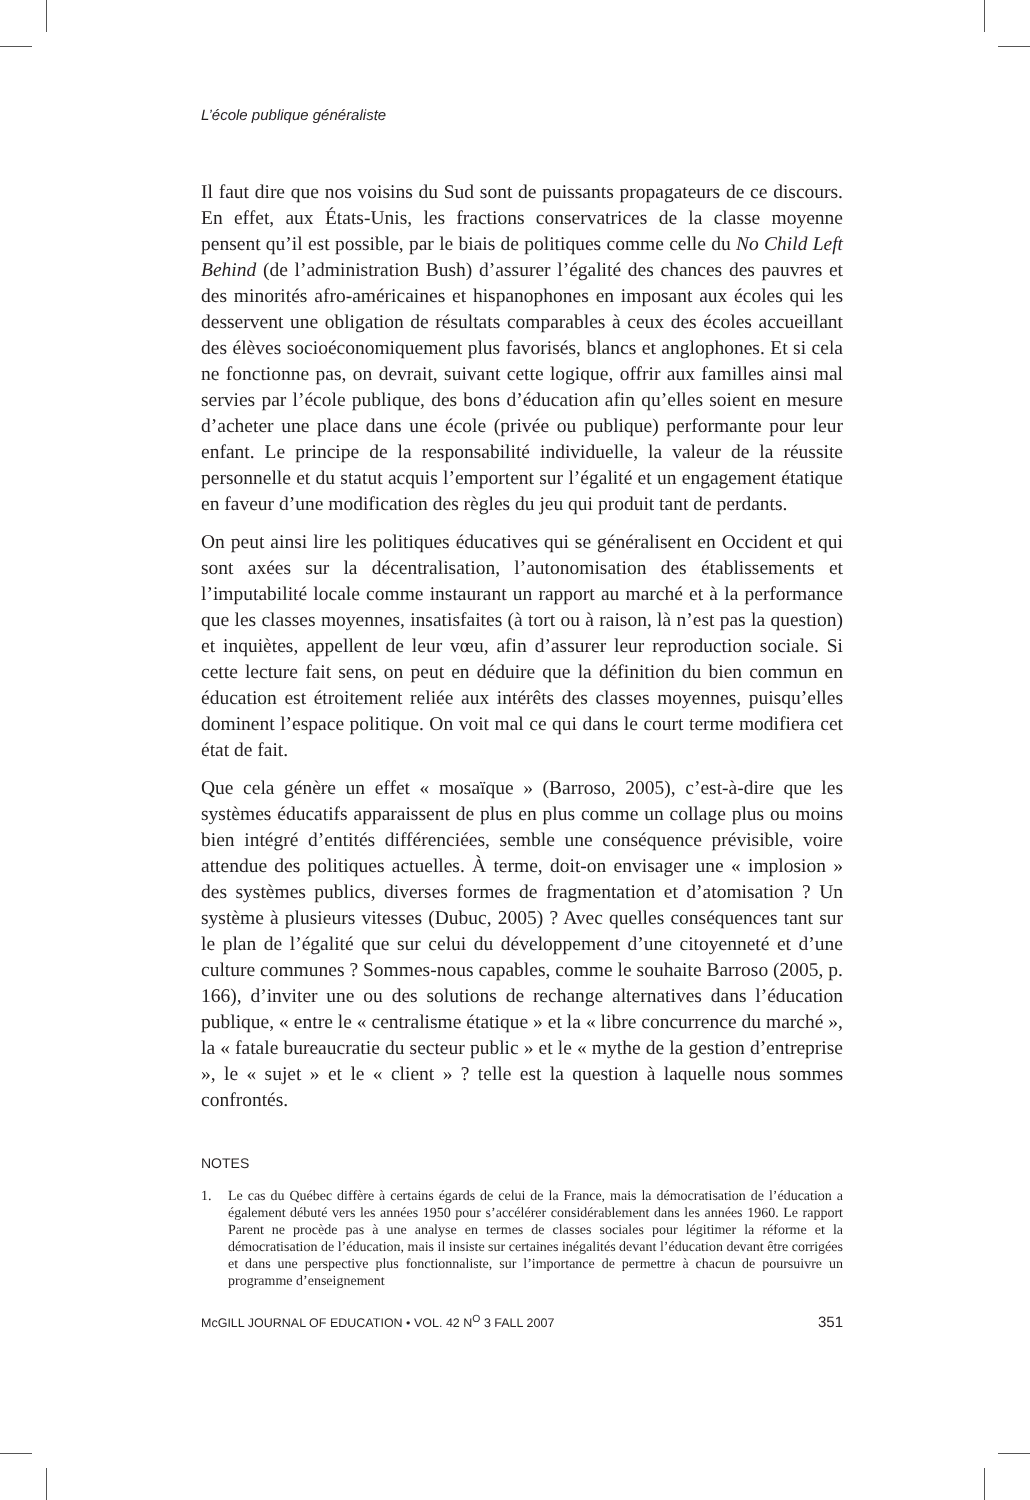L’école publique généraliste
Il faut dire que nos voisins du Sud sont de puissants propagateurs de ce discours. En effet, aux États-Unis, les fractions conservatrices de la classe moyenne pensent qu’il est possible, par le biais de politiques comme celle du No Child Left Behind (de l’administration Bush) d’assurer l’égalité des chances des pauvres et des minorités afro-américaines et hispanophones en imposant aux écoles qui les desservent une obligation de résultats comparables à ceux des écoles accueillant des élèves socioéconomiquement plus favorisés, blancs et anglophones. Et si cela ne fonctionne pas, on devrait, suivant cette logique, offrir aux familles ainsi mal servies par l’école publique, des bons d’éducation afin qu’elles soient en mesure d’acheter une place dans une école (privée ou publique) performante pour leur enfant. Le principe de la responsabilité individuelle, la valeur de la réussite personnelle et du statut acquis l’emportent sur l’égalité et un engagement étatique en faveur d’une modification des règles du jeu qui produit tant de perdants.
On peut ainsi lire les politiques éducatives qui se généralisent en Occident et qui sont axées sur la décentralisation, l’autonomisation des établissements et l’imputabilité locale comme instaurant un rapport au marché et à la performance que les classes moyennes, insatisfaites (à tort ou à raison, là n’est pas la question) et inquiètes, appellent de leur vœu, afin d’assurer leur reproduction sociale. Si cette lecture fait sens, on peut en déduire que la définition du bien commun en éducation est étroitement reliée aux intérêts des classes moyennes, puisqu’elles dominent l’espace politique. On voit mal ce qui dans le court terme modifiera cet état de fait.
Que cela génère un effet « mosaïque » (Barroso, 2005), c’est-à-dire que les systèmes éducatifs apparaissent de plus en plus comme un collage plus ou moins bien intégré d’entités différenciées, semble une conséquence prévisible, voire attendue des politiques actuelles. À terme, doit-on envisager une « implosion » des systèmes publics, diverses formes de fragmentation et d’atomisation ? Un système à plusieurs vitesses (Dubuc, 2005) ? Avec quelles conséquences tant sur le plan de l’égalité que sur celui du développement d’une citoyenneté et d’une culture communes ? Sommes-nous capables, comme le souhaite Barroso (2005, p. 166), d’inviter une ou des solutions de rechange alternatives dans l’éducation publique, « entre le « centralisme étatique » et la « libre concurrence du marché », la « fatale bureaucratie du secteur public » et le « mythe de la gestion d’entreprise », le « sujet » et le « client » ? telle est la question à laquelle nous sommes confrontés.
NOTES
1. Le cas du Québec diffère à certains égards de celui de la France, mais la démocratisation de l’éducation a également débuté vers les années 1950 pour s’accélérer considérablement dans les années 1960. Le rapport Parent ne procède pas à une analyse en termes de classes sociales pour légitimer la réforme et la démocratisation de l’éducation, mais il insiste sur certaines inégalités devant l’éducation devant être corrigées et dans une perspective plus fonctionnaliste, sur l’importance de permettre à chacun de poursuivre un programme d’enseignement
McGILL JOURNAL OF EDUCATION • VOL. 42 N<sup>O</sup> 3 FALL 2007 351